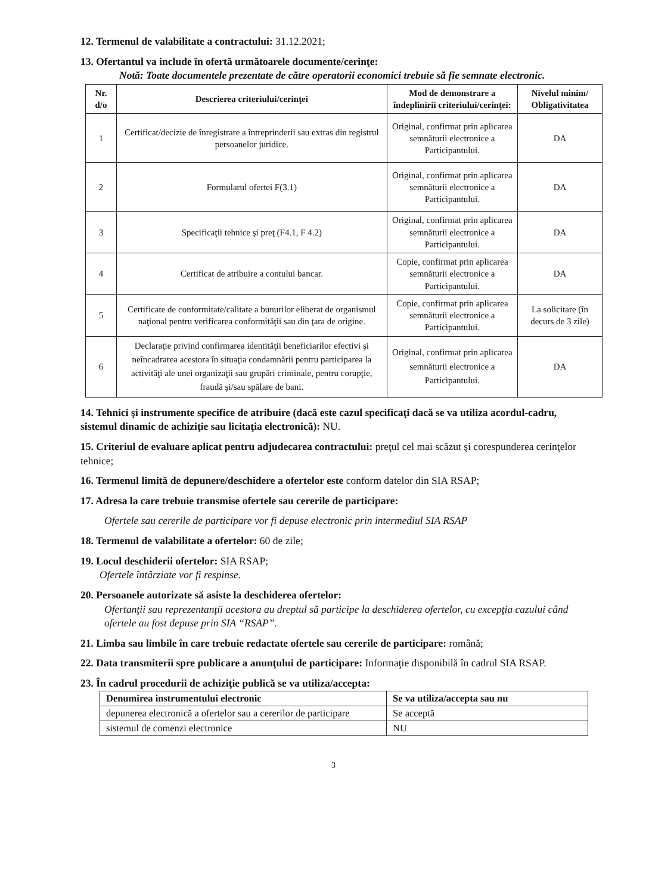12. Termenul de valabilitate a contractului: 31.12.2021;
13. Ofertantul va include în ofertă următoarele documente/cerinţe:
Notă: Toate documentele prezentate de către operatorii economici trebuie să fie semnate electronic.
| Nr. d/o | Descrierea criteriului/cerinţei | Mod de demonstrare a îndeplinirii criteriului/cerinţei: | Nivelul minim/ Obligativitatea |
| --- | --- | --- | --- |
| 1 | Certificat/decizie de înregistrare a întreprinderii sau extras din registrul persoanelor juridice. | Original, confirmat prin aplicarea semnăturii electronice a Participantului. | DA |
| 2 | Formularul ofertei F(3.1) | Original, confirmat prin aplicarea semnăturii electronice a Participantului. | DA |
| 3 | Specificaţii tehnice şi preţ (F4.1, F 4.2) | Original, confirmat prin aplicarea semnăturii electronice a Participantului. | DA |
| 4 | Certificat de atribuire a contului bancar. | Copie, confirmat prin aplicarea semnăturii electronice a Participantului. | DA |
| 5 | Certificate de conformitate/calitate a bunurilor eliberat de organismul naţional pentru verificarea conformităţii sau din ţara de origine. | Copie, confirmat prin aplicarea semnăturii electronice a Participantului. | La solicitare (în decurs de 3 zile) |
| 6 | Declaraţie privind confirmarea identităţii beneficiarilor efectivi şi neîncadrarea acestora în situaţia condamnării pentru participarea la activităţi ale unei organizaţii sau grupări criminale, pentru corupţie, fraudă şi/sau spălare de bani. | Original, confirmat prin aplicarea semnăturii electronice a Participantului. | DA |
14. Tehnici şi instrumente specifice de atribuire (dacă este cazul specificaţi dacă se va utiliza acordul-cadru, sistemul dinamic de achiziţie sau licitaţia electronică): NU.
15. Criteriul de evaluare aplicat pentru adjudecarea contractului: preţul cel mai scăzut şi corespunderea cerinţelor tehnice;
16. Termenul limită de depunere/deschidere a ofertelor este conform datelor din SIA RSAP;
17. Adresa la care trebuie transmise ofertele sau cererile de participare:
Ofertele sau cererile de participare vor fi depuse electronic prin intermediul SIA RSAP
18. Termenul de valabilitate a ofertelor: 60 de zile;
19. Locul deschiderii ofertelor: SIA RSAP;
Ofertele întârziate vor fi respinse.
20. Persoanele autorizate să asiste la deschiderea ofertelor:
Ofertanţii sau reprezentanţii acestora au dreptul să participe la deschiderea ofertelor, cu excepţia cazului când ofertele au fost depuse prin SIA “RSAP”.
21. Limba sau limbile în care trebuie redactate ofertele sau cererile de participare: română;
22. Data transmiterii spre publicare a anunţului de participare: Informaţie disponibilă în cadrul SIA RSAP.
23. În cadrul procedurii de achiziţie publică se va utiliza/accepta:
| Denumirea instrumentului electronic | Se va utiliza/accepta sau nu |
| --- | --- |
| depunerea electronică a ofertelor sau a cererilor de participare | Se acceptă |
| sistemul de comenzi electronice | NU |
3